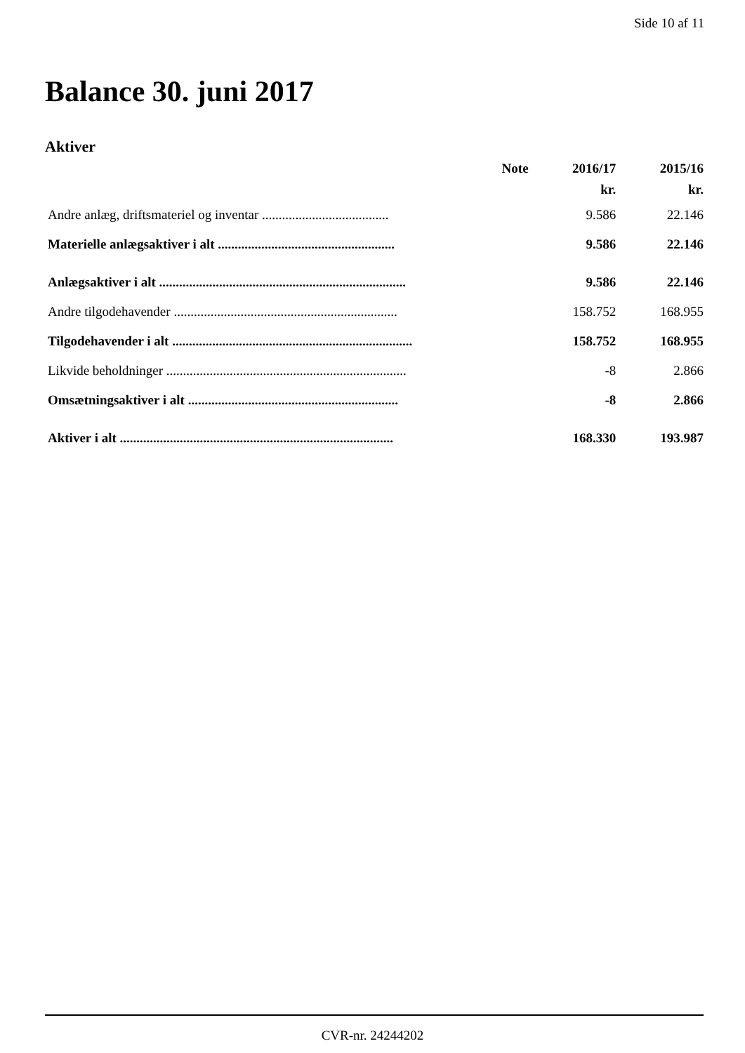Side 10 af 11
Balance 30. juni 2017
Aktiver
| | Note | 2016/17 | 2015/16 |
| --- | --- | --- | --- |
| | | kr. | kr. |
| Andre anlæg, driftsmateriel og inventar ...................................... | | 9.586 | 22.146 |
| Materielle anlægsaktiver i alt ..................................................... | | 9.586 | 22.146 |
| Anlægsaktiver i alt .......................................................................... | | 9.586 | 22.146 |
| Andre tilgodehavender ................................................................... | | 158.752 | 168.955 |
| Tilgodehavender i alt ........................................................................ | | 158.752 | 168.955 |
| Likvide beholdninger ........................................................................ | | -8 | 2.866 |
| Omsætningsaktiver i alt ............................................................... | | -8 | 2.866 |
| Aktiver i alt .................................................................................. | | 168.330 | 193.987 |
CVR-nr. 24244202